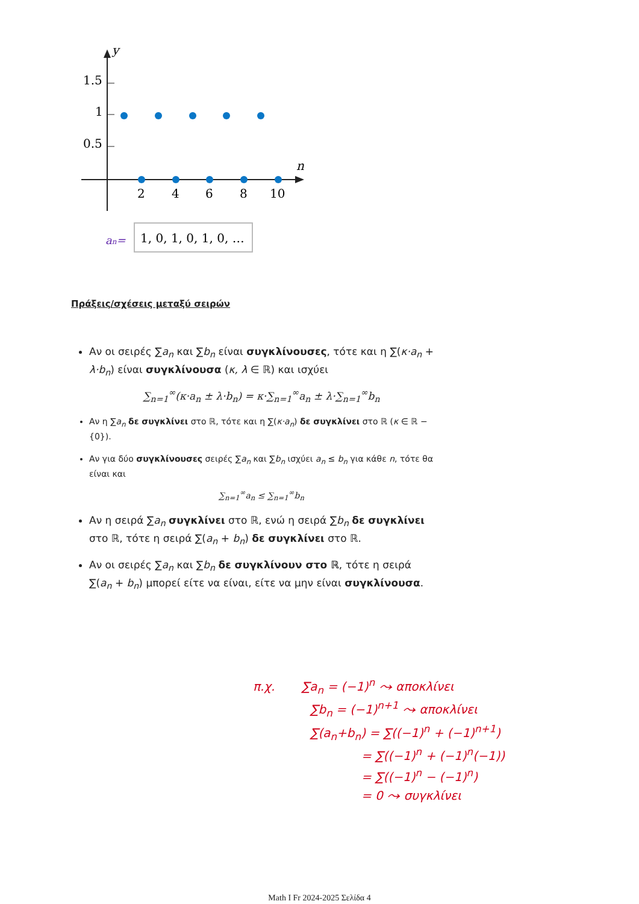y
n
1.5
1
0.5
2
4
6
8
10
an=
1, 0, 1, 0, 1, 0, …
Πράξεις/σχέσεις μεταξύ σειρών
Αν οι σειρές ∑a<sub>n</sub> και ∑b<sub>n</sub> είναι συγκλίνουσες, τότε και η ∑(κ·a<sub>n</sub> + λ·b<sub>n</sub>) είναι συγκλίνουσα (κ, λ ∈ ℝ) και ισχύει
∑<sub>n=1</sub><sup>∞</sup>(κ·a<sub>n</sub> ± λ·b<sub>n</sub>) = κ·∑<sub>n=1</sub><sup>∞</sup>a<sub>n</sub> ± λ·∑<sub>n=1</sub><sup>∞</sup>b<sub>n</sub>
Αν η ∑a<sub>n</sub> δε συγκλίνει στο ℝ, τότε και η ∑(κ·a<sub>n</sub>) δε συγκλίνει στο ℝ (κ ∈ ℝ − {0}).
Αν για δύο συγκλίνουσες σειρές ∑a<sub>n</sub> και ∑b<sub>n</sub> ισχύει a<sub>n</sub> ≤ b<sub>n</sub> για κάθε n, τότε θα είναι και
∑<sub>n=1</sub><sup>∞</sup>a<sub>n</sub> ≤ ∑<sub>n=1</sub><sup>∞</sup>b<sub>n</sub>
Αν η σειρά ∑a<sub>n</sub> συγκλίνει στο ℝ, ενώ η σειρά ∑b<sub>n</sub> δε συγκλίνει στο ℝ, τότε η σειρά ∑(a<sub>n</sub> + b<sub>n</sub>) δε συγκλίνει στο ℝ.
Αν οι σειρές ∑a<sub>n</sub> και ∑b<sub>n</sub> δε συγκλίνουν στο ℝ, τότε η σειρά ∑(a<sub>n</sub> + b<sub>n</sub>) μπορεί είτε να είναι, είτε να μην είναι συγκλίνουσα.
π.χ. ∑a<sub>n</sub> = (−1)<sup>n</sup> ⤳ αποκλίνει
∑b<sub>n</sub> = (−1)<sup>n+1</sup> ⤳ αποκλίνει
∑(a<sub>n</sub>+b<sub>n</sub>) = ∑((−1)<sup>n</sup> + (−1)<sup>n+1</sup>)
= ∑((−1)<sup>n</sup> + (−1)<sup>n</sup>(−1))
= ∑((−1)<sup>n</sup> − (−1)<sup>n</sup>)
= 0 ⤳ συγκλίνει
Math I Fr 2024-2025 Σελίδα 4